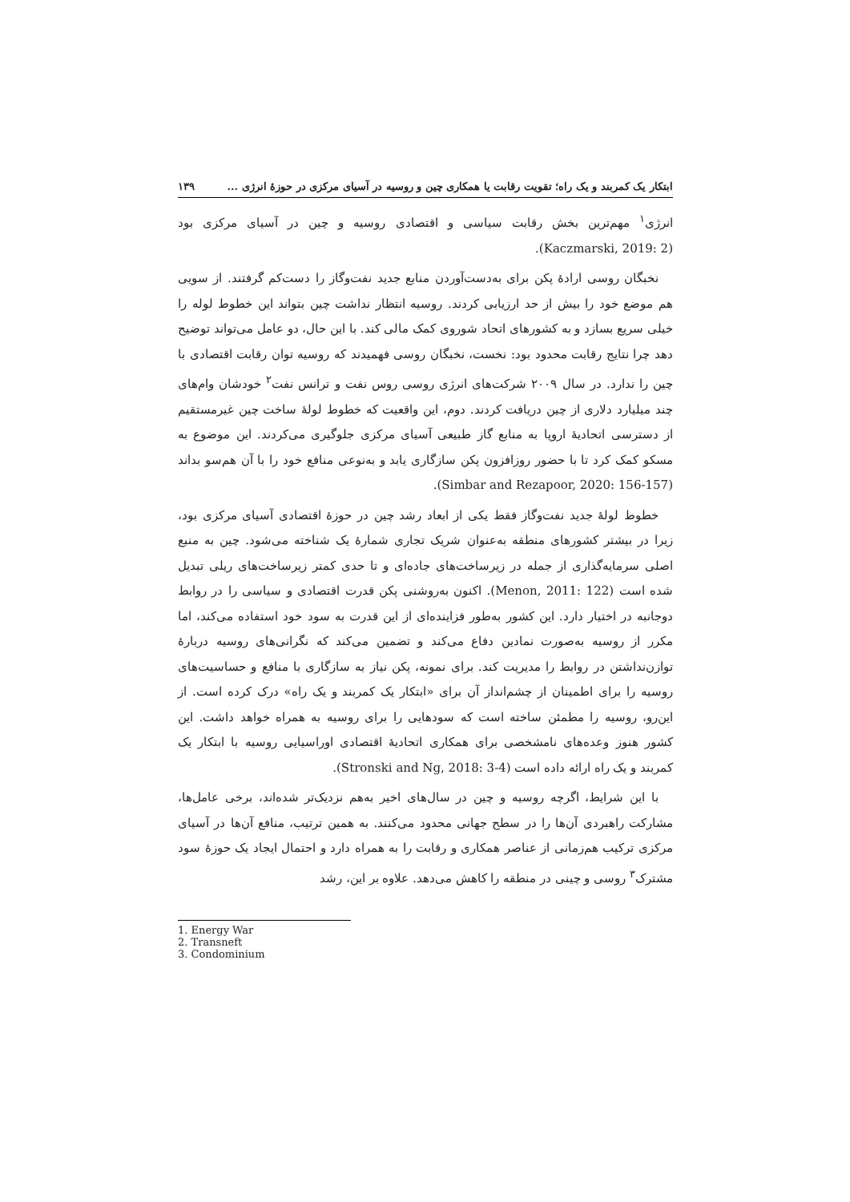ابتکار یک کمربند و یک راه؛ تقویت رقابت یا همکاری چین و روسیه در آسیای مرکزی در حوزهٔ انرژی ... ۱۳۹
انرژی<sup>۱</sup> مهم‌ترین بخش رقابت سیاسی و اقتصادی روسیه و چین در آسیای مرکزی بود (Kaczmarski, 2019: 2).
نخبگان روسی ارادهٔ پکن برای به‌دست‌آوردن منابع جدید نفت‌وگاز را دست‌کم گرفتند. از سویی هم موضع خود را بیش از حد ارزیابی کردند. روسیه انتظار نداشت چین بتواند این خطوط لوله را خیلی سریع بسازد و به کشورهای اتحاد شوروی کمک مالی کند. با این حال، دو عامل می‌تواند توضیح دهد چرا نتایج رقابت محدود بود: نخست، نخبگان روسی فهمیدند که روسیه توان رقابت اقتصادی با چین را ندارد. در سال ۲۰۰۹ شرکت‌های انرژی روسی روس نفت و ترانس نفت<sup>۲</sup> خودشان وام‌های چند میلیارد دلاری از چین دریافت کردند. دوم، این واقعیت که خطوط لولهٔ ساخت چین غیرمستقیم از دسترسی اتحادیهٔ اروپا به منابع گاز طبیعی آسیای مرکزی جلوگیری می‌کردند. این موضوع به مسکو کمک کرد تا با حضور روزافزون پکن سازگاری یابد و به‌نوعی منافع خود را با آن هم‌سو بداند (Simbar and Rezapoor, 2020: 156-157).
خطوط لولهٔ جدید نفت‌وگاز فقط یکی از ابعاد رشد چین در حوزهٔ اقتصادی آسیای مرکزی بود، زیرا در بیشتر کشورهای منطقه به‌عنوان شریک تجاری شمارهٔ یک شناخته می‌شود. چین به منبع اصلی سرمایه‌گذاری از جمله در زیرساخت‌های جاده‌ای و تا حدی کمتر زیرساخت‌های ریلی تبدیل شده است (Menon, 2011: 122). اکنون به‌روشنی پکن قدرت اقتصادی و سیاسی را در روابط دوجانبه در اختیار دارد. این کشور به‌طور فزاینده‌ای از این قدرت به سود خود استفاده می‌کند، اما مکرر از روسیه به‌صورت نمادین دفاع می‌کند و تضمین می‌کند که نگرانی‌های روسیه دربارهٔ توازن‌نداشتن در روابط را مدیریت کند. برای نمونه، پکن نیاز به سازگاری با منافع و حساسیت‌های روسیه را برای اطمینان از چشم‌انداز آن برای «ابتکار یک کمربند و یک راه» درک کرده است. از این‌رو، روسیه را مطمئن ساخته است که سودهایی را برای روسیه به همراه خواهد داشت. این کشور هنوز وعده‌های نامشخصی برای همکاری اتحادیهٔ اقتصادی اوراسیایی روسیه با ابتکار یک کمربند و یک راه ارائه داده است (Stronski and Ng, 2018: 3-4).
با این شرایط، اگرچه روسیه و چین در سال‌های اخیر به‌هم نزدیک‌تر شده‌اند، برخی عامل‌ها، مشارکت راهبردی آن‌ها را در سطح جهانی محدود می‌کنند. به همین ترتیب، منافع آن‌ها در آسیای مرکزی ترکیب هم‌زمانی از عناصر همکاری و رقابت را به همراه دارد و احتمال ایجاد یک حوزهٔ سود مشترک<sup>۳</sup> روسی و چینی در منطقه را کاهش می‌دهد. علاوه بر این، رشد
1. Energy War
2. Transneft
3. Condominium